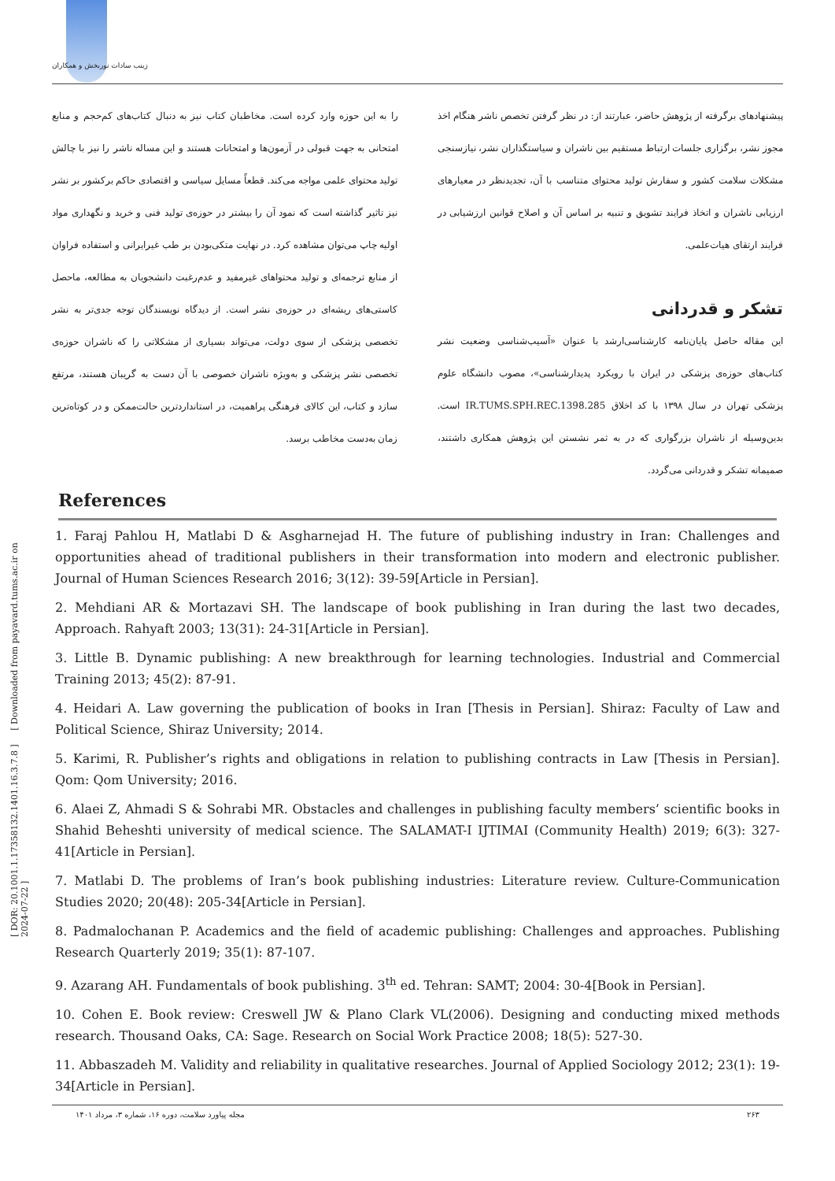زینب سادات نوربخش و همکاران
را به این حوزه وارد کرده است. مخاطبان کتاب نیز به دنبال کتاب‌های کم‌حجم و منابع امتحانی به جهت قبولی در آزمون‌ها و امتحانات هستند و این مساله ناشر را نیز با چالش تولید محتوای علمی مواجه می‌کند. قطعاً مسایل سیاسی و اقتصادی حاکم برکشور بر نشر نیز تاثیر گذاشته است که نمود آن را بیشتر در حوزه‌ی تولید فنی و خرید و نگهداری مواد اولیه چاپ می‌توان مشاهده کرد. در نهایت متکی‌بودن بر طب غیرایرانی و استفاده فراوان از منابع ترجمه‌ای و تولید محتواهای غیرمفید و عدم‌رغبت دانشجویان به مطالعه، ماحصل کاستی‌های ریشه‌ای در حوزه‌ی نشر است. از دیدگاه نویسندگان توجه جدی‌تر به نشر تخصصی پزشکی از سوی دولت، می‌تواند بسیاری از مشکلاتی را که ناشران حوزه‌ی تخصصی نشر پزشکی و به‌ویژه ناشران خصوصی با آن دست به گریبان هستند، مرتفع سازد و کتاب، این کالای فرهنگی پراهمیت، در استانداردترین حالت‌ممکن و در کوتاه‌ترین زمان به‌دست مخاطب برسد.
پیشنهادهای برگرفته از پژوهش حاضر، عبارتند از: در نظر گرفتن تخصص ناشر هنگام اخذ مجوز نشر، برگزاری جلسات ارتباط مستقیم بین ناشران و سیاستگذاران نشر، نیازسنجی مشکلات سلامت کشور و سفارش تولید محتوای متناسب با آن، تجدیدنظر در معیارهای ارزیابی ناشران و اتخاذ فرایند تشویق و تنبیه بر اساس آن و اصلاح قوانین ارزشیابی در فرایند ارتقای هیات‌علمی.
تشکر و قدردانی
این مقاله حاصل پایان‌نامه کارشناسی‌ارشد با عنوان «آسیب‌شناسی وضعیت نشر کتاب‌های حوزه‌ی پزشکی در ایران با رویکرد پدیدارشناسی»، مصوب دانشگاه علوم پزشکی تهران در سال ۱۳۹۸ با کد اخلاق IR.TUMS.SPH.REC.1398.285 است. بدین‌وسیله از ناشران بزرگواری که در به ثمر نشستن این پژوهش همکاری داشتند، صمیمانه تشکر و قدردانی می‌گردد.
References
1. Faraj Pahlou H, Matlabi D & Asgharnejad H. The future of publishing industry in Iran: Challenges and opportunities ahead of traditional publishers in their transformation into modern and electronic publisher. Journal of Human Sciences Research 2016; 3(12): 39-59[Article in Persian].
2. Mehdiani AR & Mortazavi SH. The landscape of book publishing in Iran during the last two decades, Approach. Rahyaft 2003; 13(31): 24-31[Article in Persian].
3. Little B. Dynamic publishing: A new breakthrough for learning technologies. Industrial and Commercial Training 2013; 45(2): 87-91.
4. Heidari A. Law governing the publication of books in Iran [Thesis in Persian]. Shiraz: Faculty of Law and Political Science, Shiraz University; 2014.
5. Karimi, R. Publisher’s rights and obligations in relation to publishing contracts in Law [Thesis in Persian]. Qom: Qom University; 2016.
6. Alaei Z, Ahmadi S & Sohrabi MR. Obstacles and challenges in publishing faculty members’ scientific books in Shahid Beheshti university of medical science. The SALAMAT-I IJTIMAI (Community Health) 2019; 6(3): 327-41[Article in Persian].
7. Matlabi D. The problems of Iran’s book publishing industries: Literature review. Culture-Communication Studies 2020; 20(48): 205-34[Article in Persian].
8. Padmalochanan P. Academics and the field of academic publishing: Challenges and approaches. Publishing Research Quarterly 2019; 35(1): 87-107.
9. Azarang AH. Fundamentals of book publishing. 3<sup>th</sup> ed. Tehran: SAMT; 2004: 30-4[Book in Persian].
10. Cohen E. Book review: Creswell JW & Plano Clark VL(2006). Designing and conducting mixed methods research. Thousand Oaks, CA: Sage. Research on Social Work Practice 2008; 18(5): 527-30.
11. Abbaszadeh M. Validity and reliability in qualitative researches. Journal of Applied Sociology 2012; 23(1): 19-34[Article in Persian].
مجله پیاورد سلامت، دوره ۱۶، شماره ۳، مرداد ۱۴۰۱ ۲۶۳
[ DOR: 20.1001.1.17358132.1401.16.3.7.8 ] [ Downloaded from payavard.tums.ac.ir on 2024-07-22 ]